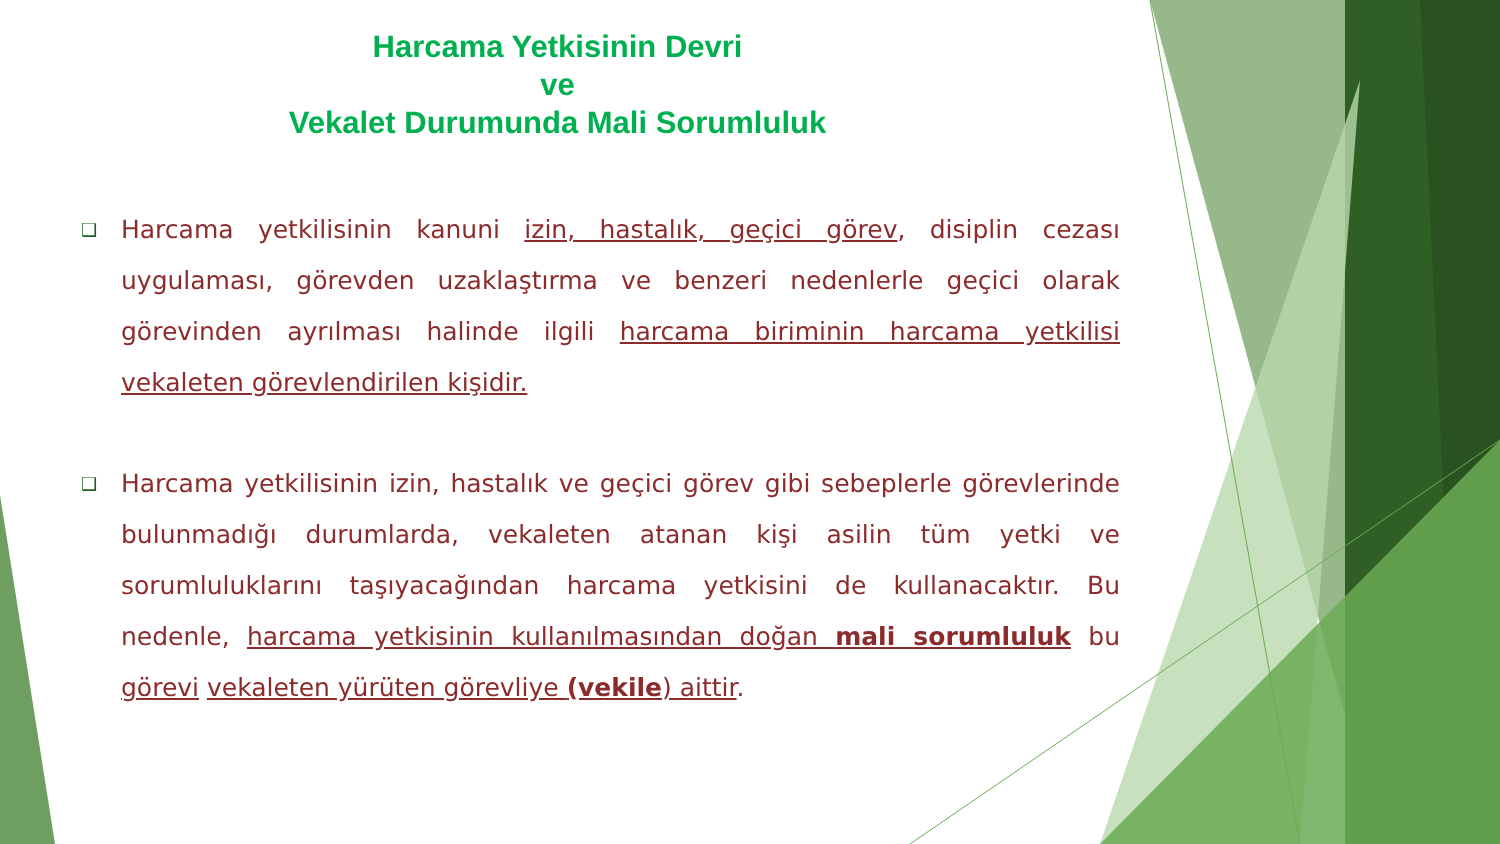Harcama Yetkisinin Devri
ve
Vekalet Durumunda Mali Sorumluluk
❑ Harcama yetkilisinin kanuni izin, hastalık, geçici görev, disiplin cezası uygulaması, görevden uzaklaştırma ve benzeri nedenlerle geçici olarak görevinden ayrılması halinde ilgili harcama biriminin harcama yetkilisi vekaleten görevlendirilen kişidir.
❑ Harcama yetkilisinin izin, hastalık ve geçici görev gibi sebeplerle görevlerinde bulunmadığı durumlarda, vekaleten atanan kişi asilin tüm yetki ve sorumluluklarını taşıyacağından harcama yetkisini de kullanacaktır. Bu nedenle, harcama yetkisinin kullanılmasından doğan mali sorumluluk bu görevi vekaleten yürüten görevliye (vekile) aittir.